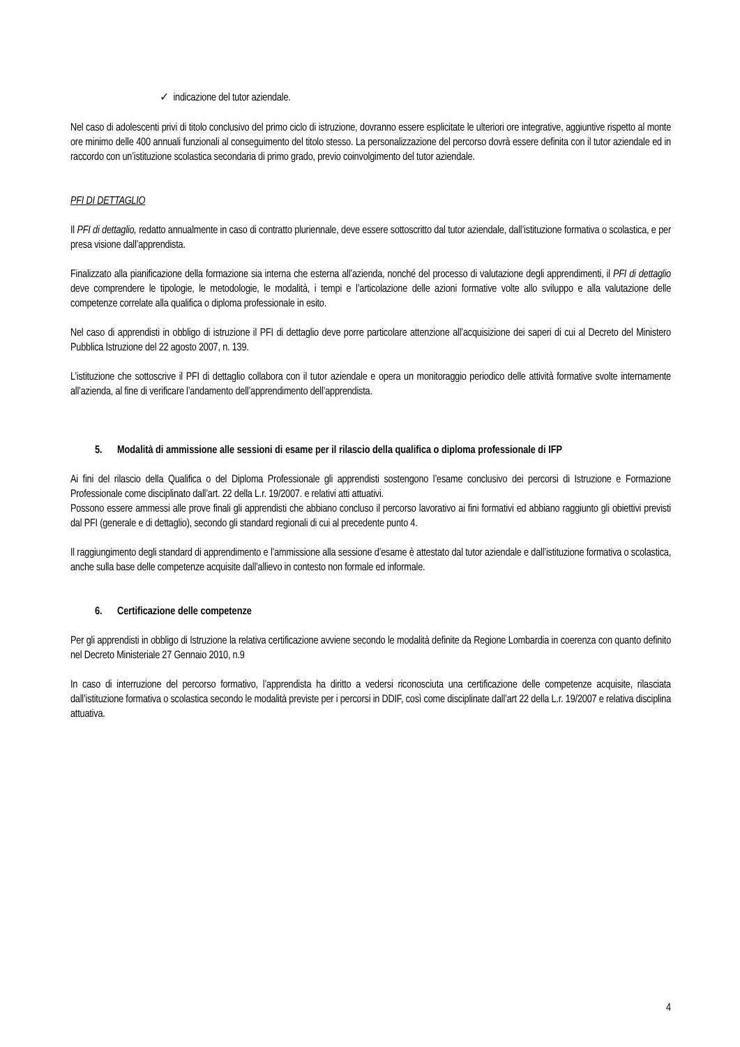✓ indicazione del tutor aziendale.
Nel caso di adolescenti privi di titolo conclusivo del primo ciclo di istruzione, dovranno essere esplicitate le ulteriori ore integrative, aggiuntive rispetto al monte ore minimo delle 400 annuali funzionali al conseguimento del titolo stesso. La personalizzazione del percorso dovrà essere definita con il tutor aziendale ed in raccordo con un’istituzione scolastica secondaria di primo grado, previo coinvolgimento del tutor aziendale.
PFI DI DETTAGLIO
Il PFI di dettaglio, redatto annualmente in caso di contratto pluriennale, deve essere sottoscritto dal tutor aziendale, dall’istituzione formativa o scolastica, e per presa visione dall’apprendista.
Finalizzato alla pianificazione della formazione sia interna che esterna all’azienda, nonché del processo di valutazione degli apprendimenti, il PFI di dettaglio deve comprendere le tipologie, le metodologie, le modalità, i tempi e l’articolazione delle azioni formative volte allo sviluppo e alla valutazione delle competenze correlate alla qualifica o diploma professionale in esito.
Nel caso di apprendisti in obbligo di istruzione il PFI di dettaglio deve porre particolare attenzione all’acquisizione dei saperi di cui al Decreto del Ministero Pubblica Istruzione del 22 agosto 2007, n. 139.
L’istituzione che sottoscrive il PFI di dettaglio collabora con il tutor aziendale e opera un monitoraggio periodico delle attività formative svolte internamente all’azienda, al fine di verificare l’andamento dell’apprendimento dell’apprendista.
5. Modalità di ammissione alle sessioni di esame per il rilascio della qualifica o diploma professionale di IFP
Ai fini del rilascio della Qualifica o del Diploma Professionale gli apprendisti sostengono l’esame conclusivo dei percorsi di Istruzione e Formazione Professionale come disciplinato dall’art. 22 della L.r. 19/2007. e relativi atti attuativi.
Possono essere ammessi alle prove finali gli apprendisti che abbiano concluso il percorso lavorativo ai fini formativi ed abbiano raggiunto gli obiettivi previsti dal PFI (generale e di dettaglio), secondo gli standard regionali di cui al precedente punto 4.
Il raggiungimento degli standard di apprendimento e l’ammissione alla sessione d’esame è attestato dal tutor aziendale e dall’istituzione formativa o scolastica, anche sulla base delle competenze acquisite dall’allievo in contesto non formale ed informale.
6. Certificazione delle competenze
Per gli apprendisti in obbligo di Istruzione la relativa certificazione avviene secondo le modalità definite da Regione Lombardia in coerenza con quanto definito nel Decreto Ministeriale 27 Gennaio 2010, n.9
In caso di interruzione del percorso formativo, l’apprendista ha diritto a vedersi riconosciuta una certificazione delle competenze acquisite, rilasciata dall’istituzione formativa o scolastica secondo le modalità previste per i percorsi in DDIF, così come disciplinate dall’art 22 della L.r. 19/2007 e relativa disciplina attuativa.
4